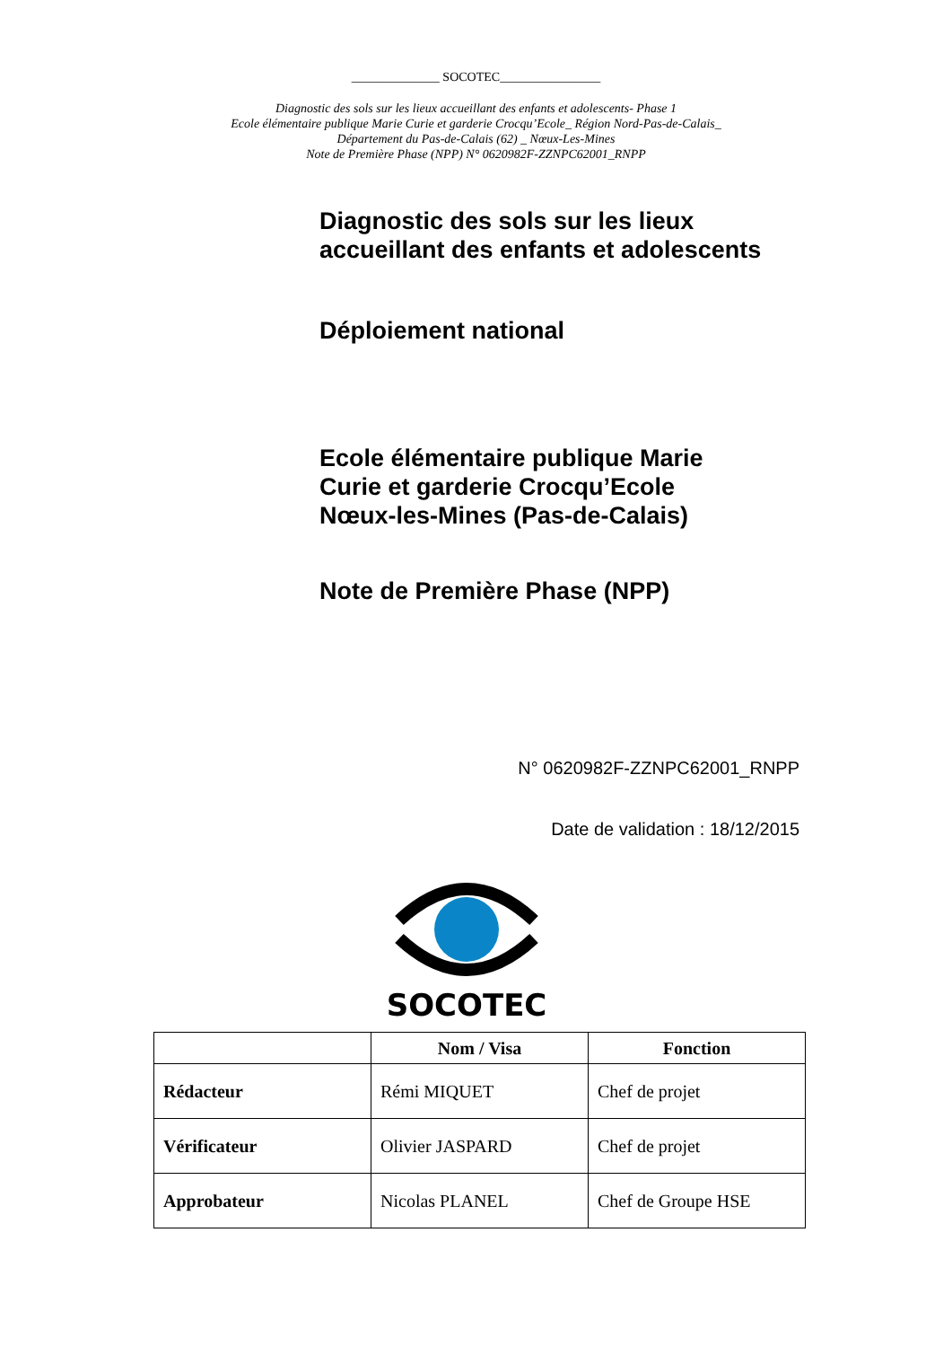______________ SOCOTEC________________
Diagnostic des sols sur les lieux accueillant des enfants et adolescents- Phase 1
Ecole élémentaire publique Marie Curie et garderie Crocqu’Ecole_ Région Nord-Pas-de-Calais_
Département du Pas-de-Calais (62) _ Nœux-Les-Mines
Note de Première Phase (NPP) N° 0620982F-ZZNPC62001_RNPP
Diagnostic des sols sur les lieux
accueillant des enfants et adolescents
Déploiement national
Ecole élémentaire publique Marie
Curie et garderie Crocqu’Ecole
Nœux-les-Mines (Pas-de-Calais)
Note de Première Phase (NPP)
N° 0620982F-ZZNPC62001_RNPP
Date de validation : 18/12/2015
SOCOTEC
| | Nom / Visa | Fonction |
| --- | --- | --- |
| Rédacteur | Rémi MIQUET | Chef de projet |
| Vérificateur | Olivier JASPARD | Chef de projet |
| Approbateur | Nicolas PLANEL | Chef de Groupe HSE |